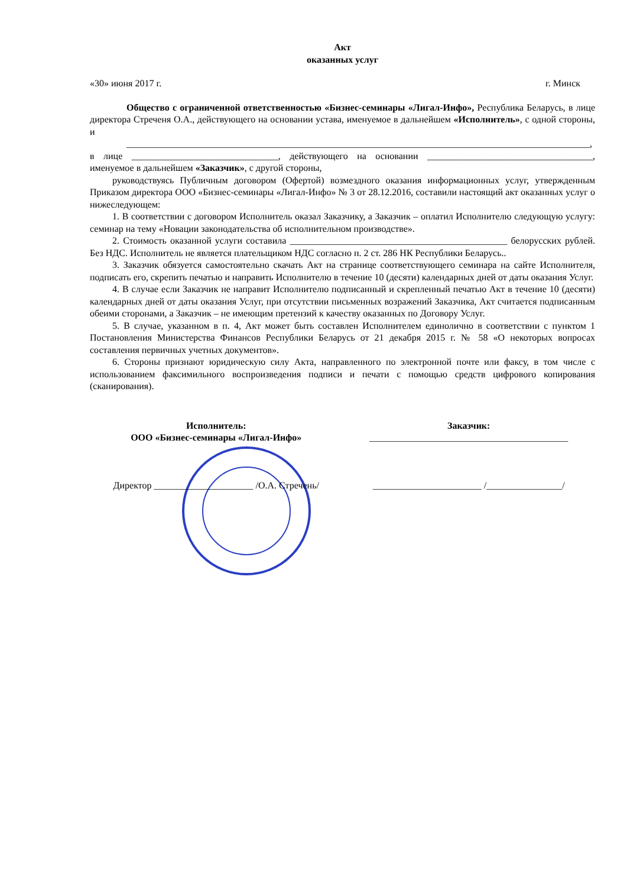Акт
оказанных услуг
«30» июня 2017 г. г. Минск
Общество с ограниченной ответственностью «Бизнес-семинары «Лигал-Инфо», Республика Беларусь, в лице директора Стреченя О.А., действующего на основании устава, именуемое в дальнейшем «Исполнитель», с одной стороны, и
__________________________________________________________________________________________________,
в лице _______________________________, действующего на основании ___________________________________, именуемое в дальнейшем «Заказчик», с другой стороны,
руководствуясь Публичным договором (Офертой) возмездного оказания информационных услуг, утвержденным Приказом директора ООО «Бизнес-семинары «Лигал-Инфо» № 3 от 28.12.2016, составили настоящий акт оказанных услуг о нижеследующем:
1. В соответствии с договором Исполнитель оказал Заказчику, а Заказчик – оплатил Исполнителю следующую услугу: семинар на тему «Новации законодательства об исполнительном производстве».
2. Стоимость оказанной услуги составила ______________________________________________ белорусских рублей. Без НДС. Исполнитель не является плательщиком НДС согласно п. 2 ст. 286 НК Республики Беларусь..
3. Заказчик обязуется самостоятельно скачать Акт на странице соответствующего семинара на сайте Исполнителя, подписать его, скрепить печатью и направить Исполнителю в течение 10 (десяти) календарных дней от даты оказания Услуг.
4. В случае если Заказчик не направит Исполнителю подписанный и скрепленный печатью Акт в течение 10 (десяти) календарных дней от даты оказания Услуг, при отсутствии письменных возражений Заказчика, Акт считается подписанным обеими сторонами, а Заказчик – не имеющим претензий к качеству оказанных по Договору Услуг.
5. В случае, указанном в п. 4, Акт может быть составлен Исполнителем единолично в соответствии с пунктом 1 Постановления Министерства Финансов Республики Беларусь от 21 декабря 2015 г. № 58 «О некоторых вопросах составления первичных учетных документов».
6. Стороны признают юридическую силу Акта, направленного по электронной почте или факсу, в том числе с использованием факсимильного воспроизведения подписи и печати с помощью средств цифрового копирования (сканирования).
Исполнитель:
ООО «Бизнес-семинары «Лигал-Инфо»
Заказчик:
__________________________________________
Директор _____________________ /О.А. Стречень/
_______________________ /________________/